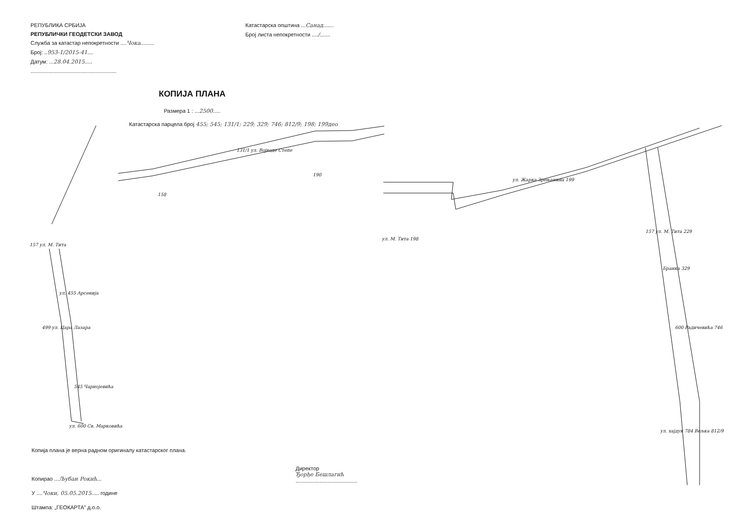РЕПУБЛИКА СРБИЈА
РЕПУБЛИЧКИ ГЕОДЕТСКИ ЗАВОД
Служба за катастар непокретности ....Чока.........
Број: ..953-1/2015-41....
Датум: ...28.04.2015.....
.........................................................
Катастарска општина ...Санад.......
Број листа непокретности ..../.......
КОПИЈА ПЛАНА
Размера 1 : ...2500.....
Катастарска парцела број 455; 545; 131/1; 229; 329; 746; 812/9; 198; 199део
131/1 ул. Војводе Степе
190
158
ул. Жарка Зрењанина 199
157 ул. М. Тита
ул. М. Тита 198
157 ул. М. Тита 229
ул. 455 Арсенија
499 ул. Цара Лазара
545 Чарнојевића
ул. 600 Св. Марковића
Бранка 329
600 Радичевића 746
ул. хајдук 784 Вељка 812/9
Копија плана је верна радном оригиналу катастарског плана.
Копирао ...Љубан Рокић...
У ....Чоки, 05.05.2015..... године
Штампа: „ГЕОКАРТА” д.о.о.
Директор
Ђорђе Бешлагић
.........................................